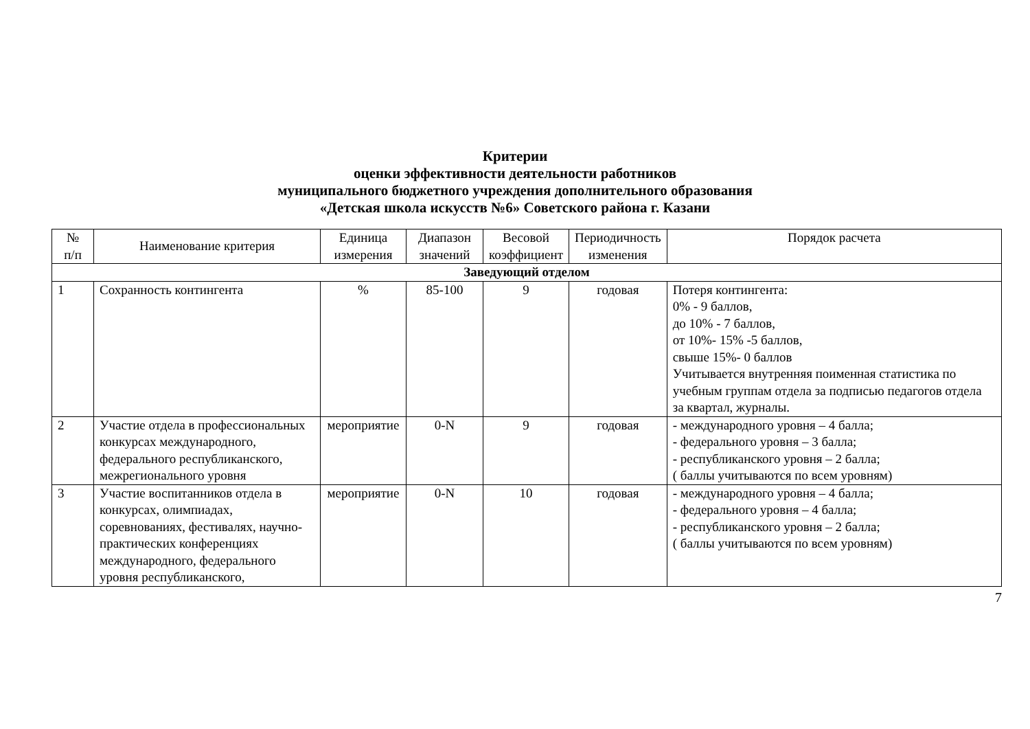Критерии
оценки эффективности деятельности работников
муниципального бюджетного учреждения дополнительного образования
«Детская школа искусств №6» Советского района г. Казани
| № п/п | Наименование критерия | Единица измерения | Диапазон значений | Весовой коэффициент | Периодичность изменения | Порядок расчета |
| --- | --- | --- | --- | --- | --- | --- |
| Заведующий отделом | | | | | | |
| 1 | Сохранность контингента | % | 85-100 | 9 | годовая | Потеря контингента: 0% - 9 баллов, до 10% - 7 баллов, от 10%- 15% -5 баллов, свыше 15%- 0 баллов Учитывается внутренняя поименная статистика по учебным группам отдела за подписью педагогов отдела за квартал, журналы. |
| 2 | Участие отдела в профессиональных конкурсах международного, федерального республиканского, межрегионального уровня | мероприятие | 0-N | 9 | годовая | - международного уровня – 4 балла; - федерального уровня – 3 балла; - республиканского уровня – 2 балла; ( баллы учитываются по всем уровням) |
| 3 | Участие воспитанников отдела в конкурсах, олимпиадах, соревнованиях, фестивалях, научно-практических конференциях международного, федерального уровня республиканского, | мероприятие | 0-N | 10 | годовая | - международного уровня – 4 балла; - федерального уровня – 4 балла; - республиканского уровня – 2 балла; ( баллы учитываются по всем уровням) |
7